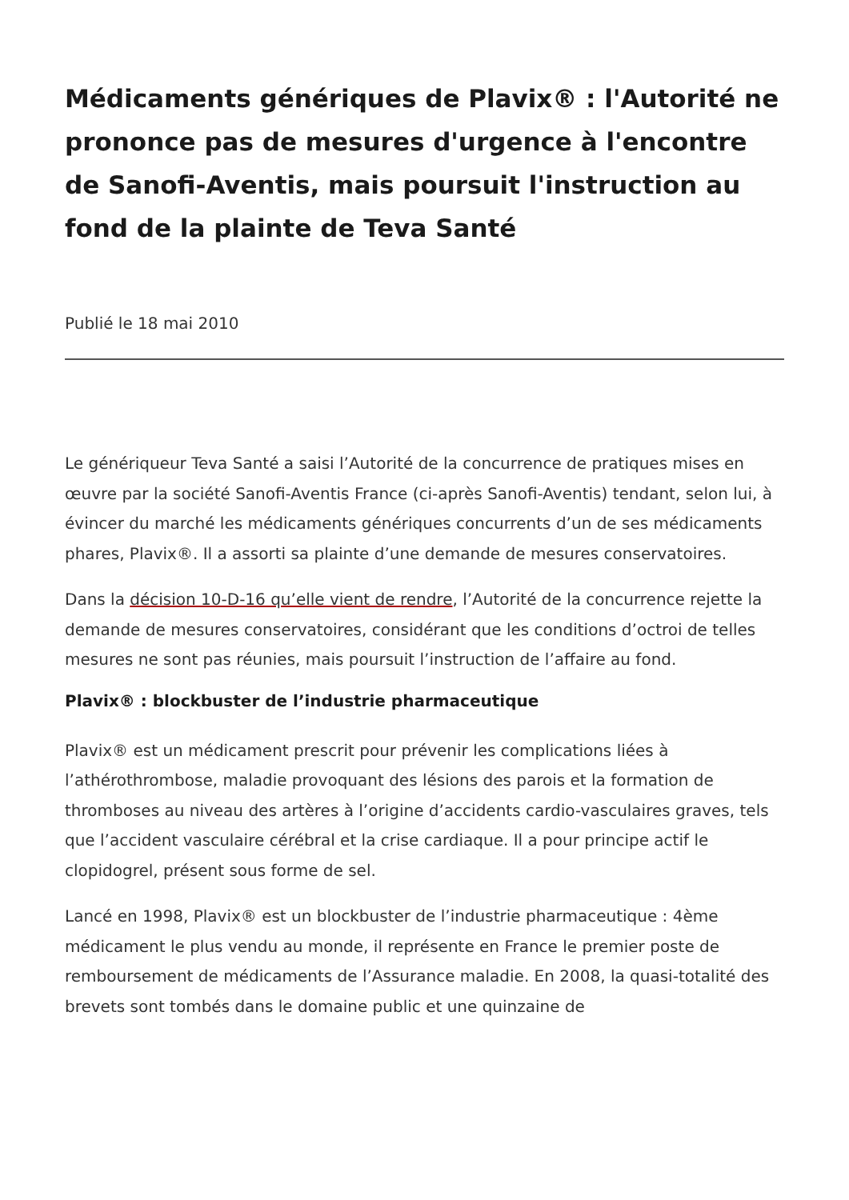Médicaments génériques de Plavix® : l'Autorité ne prononce pas de mesures d'urgence à l'encontre de Sanofi-Aventis, mais poursuit l'instruction au fond de la plainte de Teva Santé
Publié le 18 mai 2010
Le génériqueur Teva Santé a saisi l’Autorité de la concurrence de pratiques mises en œuvre par la société Sanofi-Aventis France (ci-après Sanofi-Aventis) tendant, selon lui, à évincer du marché les médicaments génériques concurrents d’un de ses médicaments phares, Plavix®. Il a assorti sa plainte d’une demande de mesures conservatoires.
Dans la décision 10-D-16 qu’elle vient de rendre, l’Autorité de la concurrence rejette la demande de mesures conservatoires, considérant que les conditions d’octroi de telles mesures ne sont pas réunies, mais poursuit l’instruction de l’affaire au fond.
Plavix® : blockbuster de l’industrie pharmaceutique
Plavix® est un médicament prescrit pour prévenir les complications liées à l’athérothrombose, maladie provoquant des lésions des parois et la formation de thromboses au niveau des artères à l’origine d’accidents cardio-vasculaires graves, tels que l’accident vasculaire cérébral et la crise cardiaque. Il a pour principe actif le clopidogrel, présent sous forme de sel.
Lancé en 1998, Plavix® est un blockbuster de l’industrie pharmaceutique : 4ème médicament le plus vendu au monde, il représente en France le premier poste de remboursement de médicaments de l’Assurance maladie. En 2008, la quasi-totalité des brevets sont tombés dans le domaine public et une quinzaine de